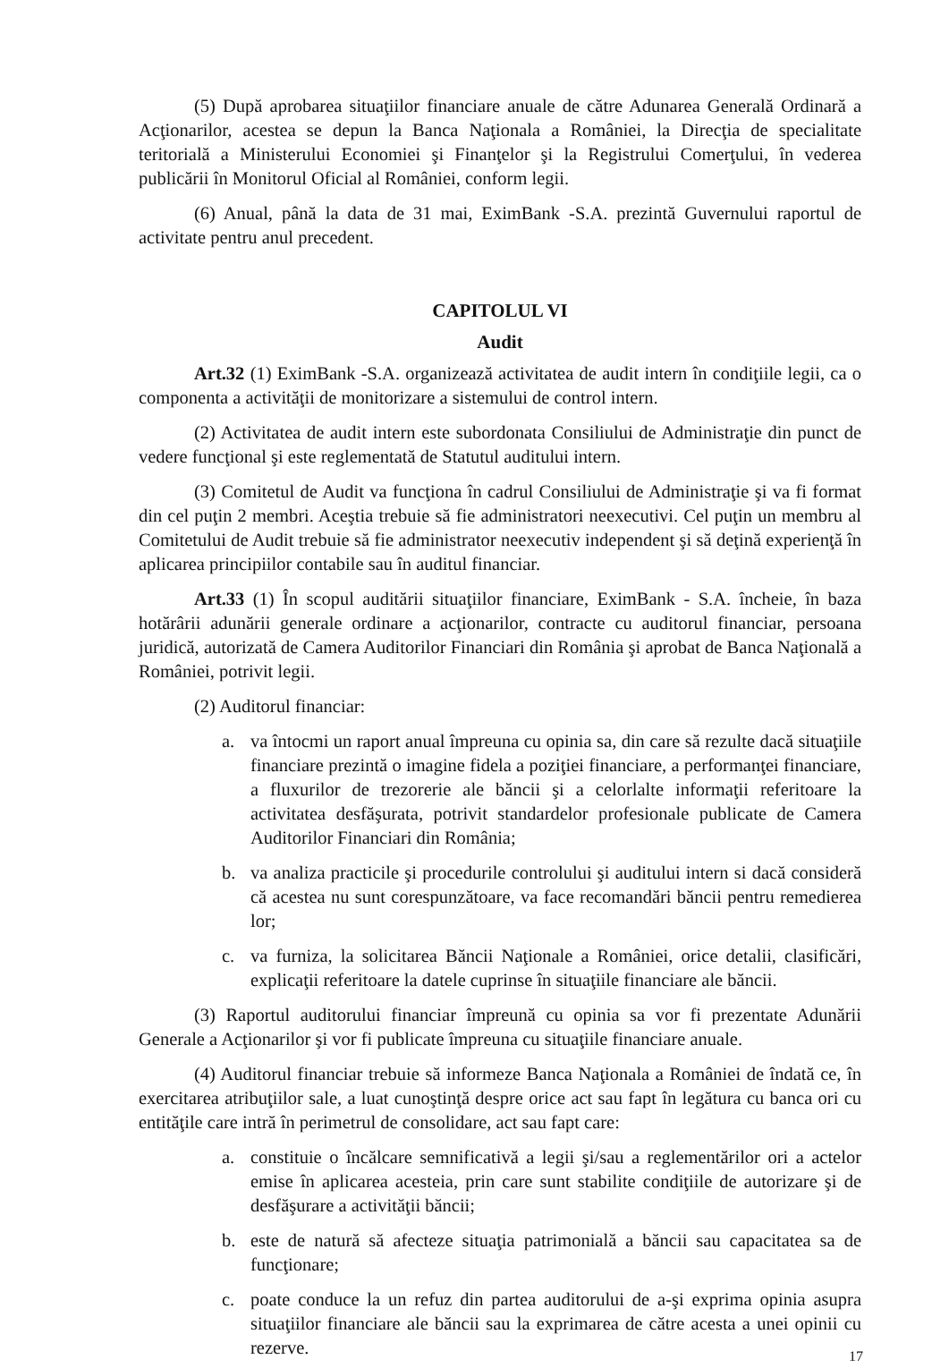(5) După aprobarea situaţiilor financiare anuale de către Adunarea Generală Ordinară a Acţionarilor, acestea se depun la Banca Naţionala a României, la Direcţia de specialitate teritorială a Ministerului Economiei şi Finanţelor şi la Registrului Comerţului, în vederea publicării în Monitorul Oficial al României, conform legii.
(6) Anual, până la data de 31 mai, EximBank -S.A. prezintă Guvernului raportul de activitate pentru anul precedent.
CAPITOLUL VI
Audit
Art.32 (1) EximBank -S.A. organizează activitatea de audit intern în condiţiile legii, ca o componenta a activităţii de monitorizare a sistemului de control intern.
(2) Activitatea de audit intern este subordonata Consiliului de Administraţie din punct de vedere funcţional şi este reglementată de Statutul auditului intern.
(3) Comitetul de Audit va funcţiona în cadrul Consiliului de Administraţie şi va fi format din cel puţin 2 membri. Aceştia trebuie să fie administratori neexecutivi. Cel puţin un membru al Comitetului de Audit trebuie să fie administrator neexecutiv independent şi să deţină experienţă în aplicarea principiilor contabile sau în auditul financiar.
Art.33 (1) În scopul auditării situaţiilor financiare, EximBank - S.A. încheie, în baza hotărârii adunării generale ordinare a acţionarilor, contracte cu auditorul financiar, persoana juridică, autorizată de Camera Auditorilor Financiari din România şi aprobat de Banca Naţională a României, potrivit legii.
(2) Auditorul financiar:
a. va întocmi un raport anual împreuna cu opinia sa, din care să rezulte dacă situaţiile financiare prezintă o imagine fidela a poziţiei financiare, a performanţei financiare, a fluxurilor de trezorerie ale băncii şi a celorlalte informaţii referitoare la activitatea desfăşurata, potrivit standardelor profesionale publicate de Camera Auditorilor Financiari din România;
b. va analiza practicile şi procedurile controlului şi auditului intern si dacă consideră că acestea nu sunt corespunzătoare, va face recomandări băncii pentru remedierea lor;
c. va furniza, la solicitarea Băncii Naţionale a României, orice detalii, clasificări, explicaţii referitoare la datele cuprinse în situaţiile financiare ale băncii.
(3) Raportul auditorului financiar împreună cu opinia sa vor fi prezentate Adunării Generale a Acţionarilor şi vor fi publicate împreuna cu situaţiile financiare anuale.
(4) Auditorul financiar trebuie să informeze Banca Naţionala a României de îndată ce, în exercitarea atribuţiilor sale, a luat cunoştinţă despre orice act sau fapt în legătura cu banca ori cu entităţile care intră în perimetrul de consolidare, act sau fapt care:
a. constituie o încălcare semnificativă a legii şi/sau a reglementărilor ori a actelor emise în aplicarea acesteia, prin care sunt stabilite condiţiile de autorizare şi de desfăşurare a activităţii băncii;
b. este de natură să afecteze situaţia patrimonială a băncii sau capacitatea sa de funcţionare;
c. poate conduce la un refuz din partea auditorului de a-şi exprima opinia asupra situaţiilor financiare ale băncii sau la exprimarea de către acesta a unei opinii cu rezerve.
17